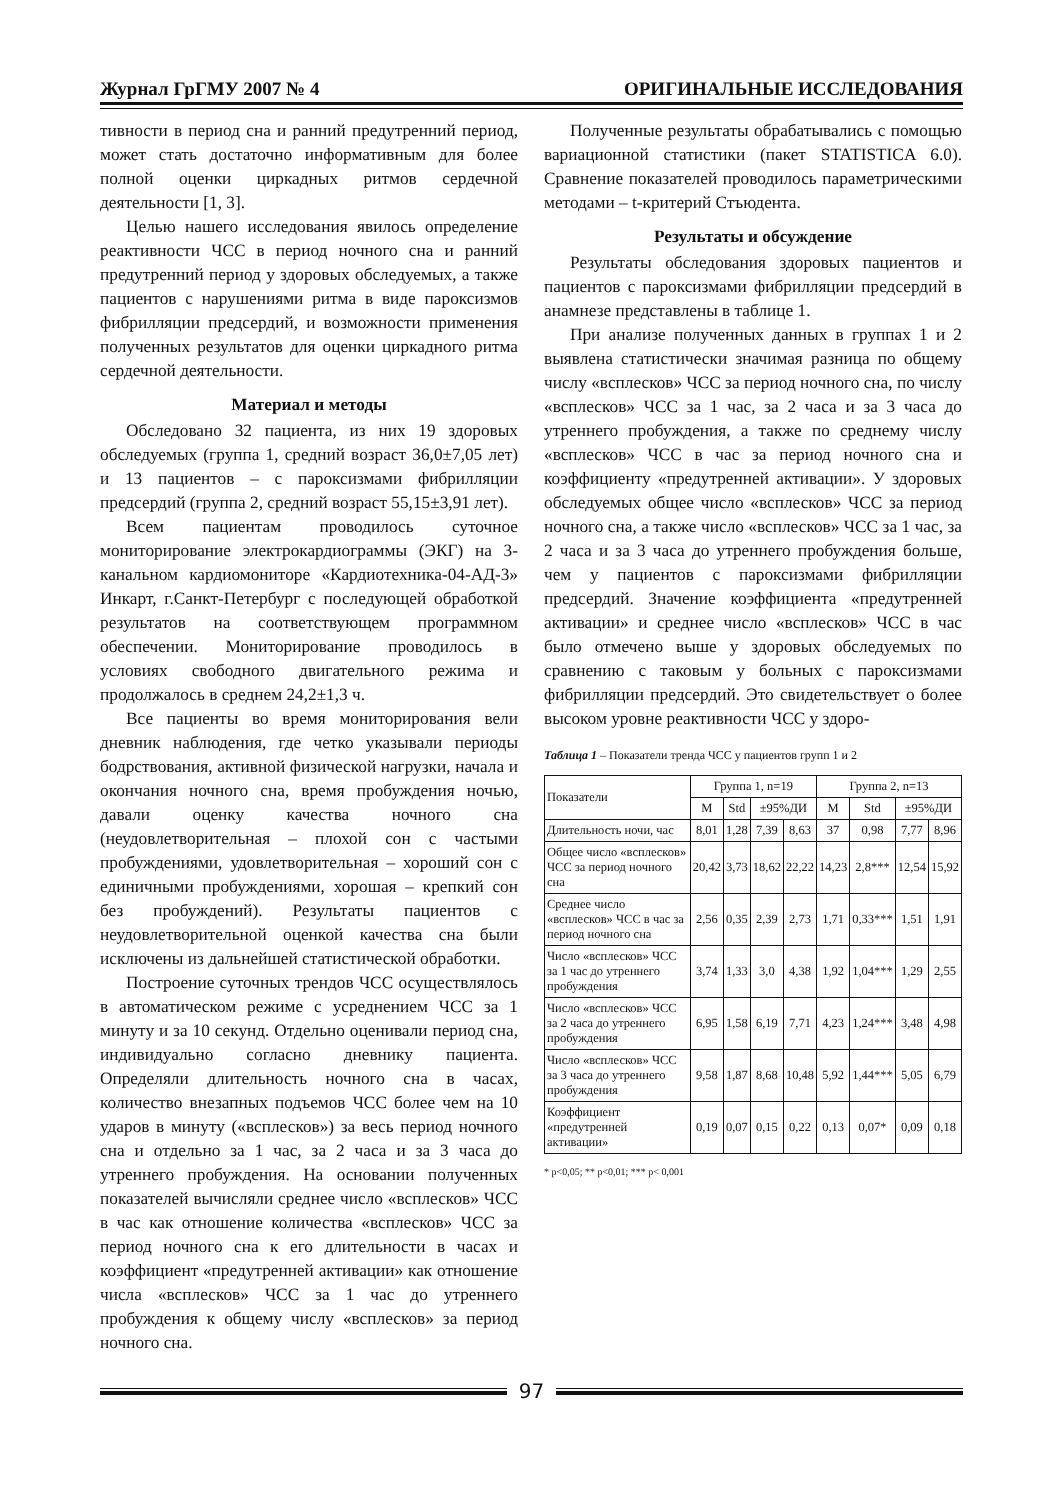Журнал ГрГМУ 2007 № 4 ОРИГИНАЛЬНЫЕ ИССЛЕДОВАНИЯ
тивности в период сна и ранний предутренний период, может стать достаточно информативным для более полной оценки циркадных ритмов сердечной деятельности [1, 3].
Целью нашего исследования явилось определение реактивности ЧСС в период ночного сна и ранний предутренний период у здоровых обследуемых, а также пациентов с нарушениями ритма в виде пароксизмов фибрилляции предсердий, и возможности применения полученных результатов для оценки циркадного ритма сердечной деятельности.
Материал и методы
Обследовано 32 пациента, из них 19 здоровых обследуемых (группа 1, средний возраст 36,0±7,05 лет) и 13 пациентов – с пароксизмами фибрилляции предсердий (группа 2, средний возраст 55,15±3,91 лет).
Всем пациентам проводилось суточное мониторирование электрокардиограммы (ЭКГ) на 3- канальном кардиомониторе «Кардиотехника-04-АД-3» Инкарт, г.Санкт-Петербург с последующей обработкой результатов на соответствующем программном обеспечении. Мониторирование проводилось в условиях свободного двигательного режима и продолжалось в среднем 24,2±1,3 ч.
Все пациенты во время мониторирования вели дневник наблюдения, где четко указывали периоды бодрствования, активной физической нагрузки, начала и окончания ночного сна, время пробуждения ночью, давали оценку качества ночного сна (неудовлетворительная – плохой сон с частыми пробуждениями, удовлетворительная – хороший сон с единичными пробуждениями, хорошая – крепкий сон без пробуждений). Результаты пациентов с неудовлетворительной оценкой качества сна были исключены из дальнейшей статистической обработки.
Построение суточных трендов ЧСС осуществлялось в автоматическом режиме с усреднением ЧСС за 1 минуту и за 10 секунд. Отдельно оценивали период сна, индивидуально согласно дневнику пациента. Определяли длительность ночного сна в часах, количество внезапных подъемов ЧСС более чем на 10 ударов в минуту («всплесков») за весь период ночного сна и отдельно за 1 час, за 2 часа и за 3 часа до утреннего пробуждения. На основании полученных показателей вычисляли среднее число «всплесков» ЧСС в час как отношение количества «всплесков» ЧСС за период ночного сна к его длительности в часах и коэффициент «предутренней активации» как отношение числа «всплесков» ЧСС за 1 час до утреннего пробуждения к общему числу «всплесков» за период ночного сна.
Полученные результаты обрабатывались с помощью вариационной статистики (пакет STATISTICA 6.0). Сравнение показателей проводилось параметрическими методами – t-критерий Стъюдента.
Результаты и обсуждение
Результаты обследования здоровых пациентов и пациентов с пароксизмами фибрилляции предсердий в анамнезе представлены в таблице 1.
При анализе полученных данных в группах 1 и 2 выявлена статистически значимая разница по общему числу «всплесков» ЧСС за период ночного сна, по числу «всплесков» ЧСС за 1 час, за 2 часа и за 3 часа до утреннего пробуждения, а также по среднему числу «всплесков» ЧСС в час за период ночного сна и коэффициенту «предутренней активации». У здоровых обследуемых общее число «всплесков» ЧСС за период ночного сна, а также число «всплесков» ЧСС за 1 час, за 2 часа и за 3 часа до утреннего пробуждения больше, чем у пациентов с пароксизмами фибрилляции предсердий. Значение коэффициента «предутренней активации» и среднее число «всплесков» ЧСС в час было отмечено выше у здоровых обследуемых по сравнению с таковым у больных с пароксизмами фибрилляции предсердий. Это свидетельствует о более высоком уровне реактивности ЧСС у здоро-
Таблица 1 – Показатели тренда ЧСС у пациентов групп 1 и 2
| Показатели | Группа 1, n=19 | | | | Группа 2, n=13 | | | |
| --- | --- | --- | --- | --- | --- | --- | --- | --- |
| | M | Std | ±95%ДИ | | M | Std | ±95%ДИ | |
| Длительность ночи, час | 8,01 | 1,28 | 7,39 | 8,63 | 37 | 0,98 | 7,77 | 8,96 |
| Общее число «всплесков» ЧСС за период ночного сна | 20,42 | 3,73 | 18,62 | 22,22 | 14,23 | 2,8*** | 12,54 | 15,92 |
| Среднее число «всплесков» ЧСС в час за период ночного сна | 2,56 | 0,35 | 2,39 | 2,73 | 1,71 | 0,33*** | 1,51 | 1,91 |
| Число «всплесков» ЧСС за 1 час до утреннего пробуждения | 3,74 | 1,33 | 3,0 | 4,38 | 1,92 | 1,04*** | 1,29 | 2,55 |
| Число «всплесков» ЧСС за 2 часа до утреннего пробуждения | 6,95 | 1,58 | 6,19 | 7,71 | 4,23 | 1,24*** | 3,48 | 4,98 |
| Число «всплесков» ЧСС за 3 часа до утреннего пробуждения | 9,58 | 1,87 | 8,68 | 10,48 | 5,92 | 1,44*** | 5,05 | 6,79 |
| Коэффициент «предутренней активации» | 0,19 | 0,07 | 0,15 | 0,22 | 0,13 | 0,07* | 0,09 | 0,18 |
* p<0,05; ** p<0,01; *** p< 0,001
97